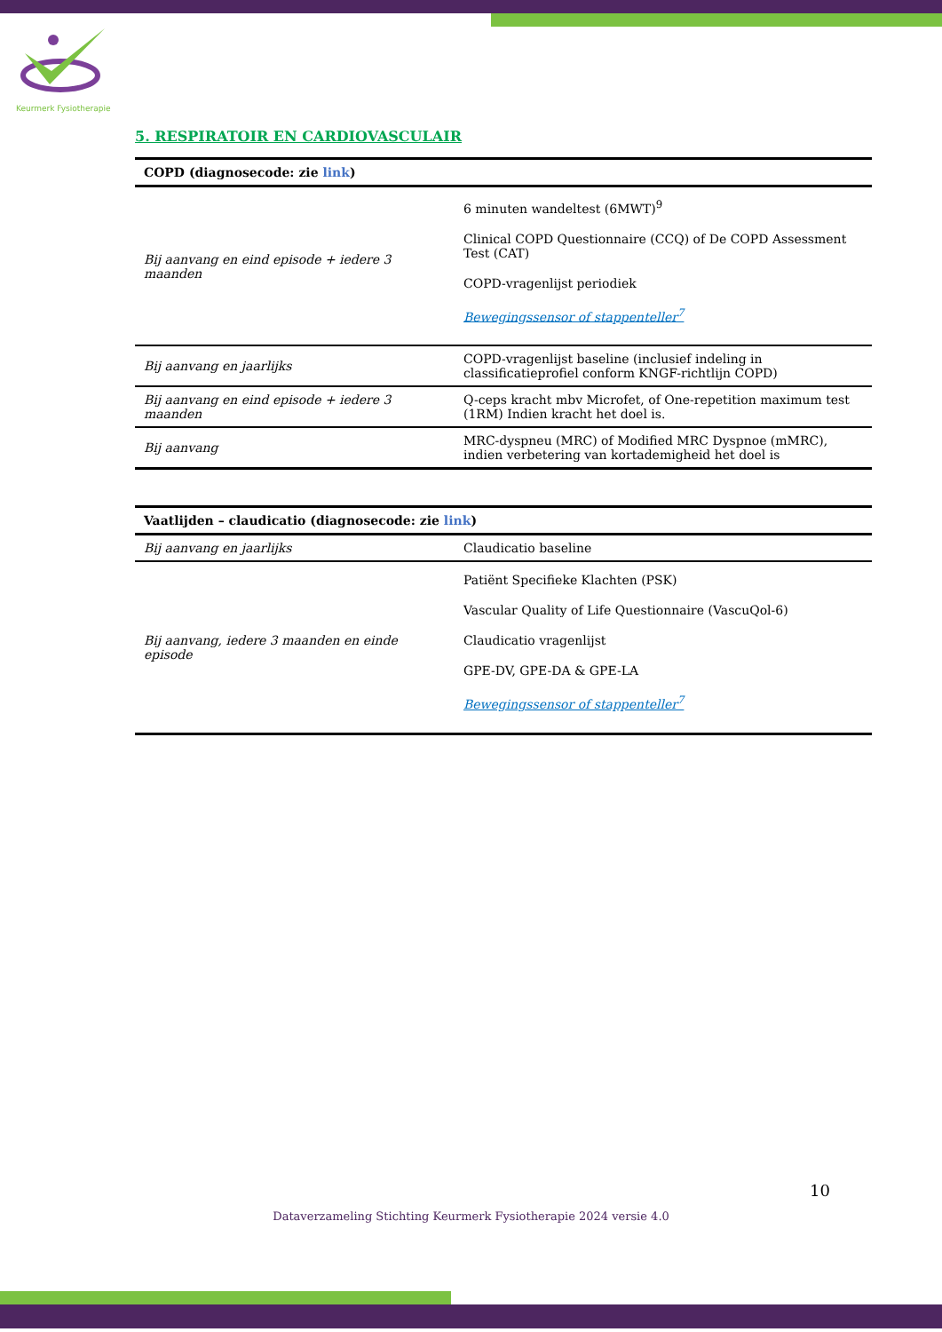Keurmerk Fysiotherapie
5. RESPIRATOIR EN CARDIOVASCULAIR
| COPD (diagnosecode: zie link ) | |
| --- | --- |
| Bij aanvang en eind episode + iedere 3 maanden | 6 minuten wandeltest (6MWT)<sup>9</sup> Clinical COPD Questionnaire (CCQ) of De COPD Assessment Test (CAT) COPD-vragenlijst periodiek Bewegingssensor of stappenteller<sup>7</sup> |
| Bij aanvang en jaarlijks | COPD-vragenlijst baseline (inclusief indeling in classificatieprofiel conform KNGF-richtlijn COPD) |
| Bij aanvang en eind episode + iedere 3 maanden | Q-ceps kracht mbv Microfet, of One-repetition maximum test (1RM) Indien kracht het doel is. |
| Bij aanvang | MRC-dyspneu (MRC) of Modified MRC Dyspnoe (mMRC), indien verbetering van kortademigheid het doel is |
| Vaatlijden – claudicatio (diagnosecode: zie link ) | |
| --- | --- |
| Bij aanvang en jaarlijks | Claudicatio baseline |
| Bij aanvang, iedere 3 maanden en einde episode | Patiënt Specifieke Klachten (PSK) Vascular Quality of Life Questionnaire (VascuQol-6) Claudicatio vragenlijst GPE-DV, GPE-DA & GPE-LA Bewegingssensor of stappenteller<sup>7</sup> |
10
Dataverzameling Stichting Keurmerk Fysiotherapie 2024 versie 4.0